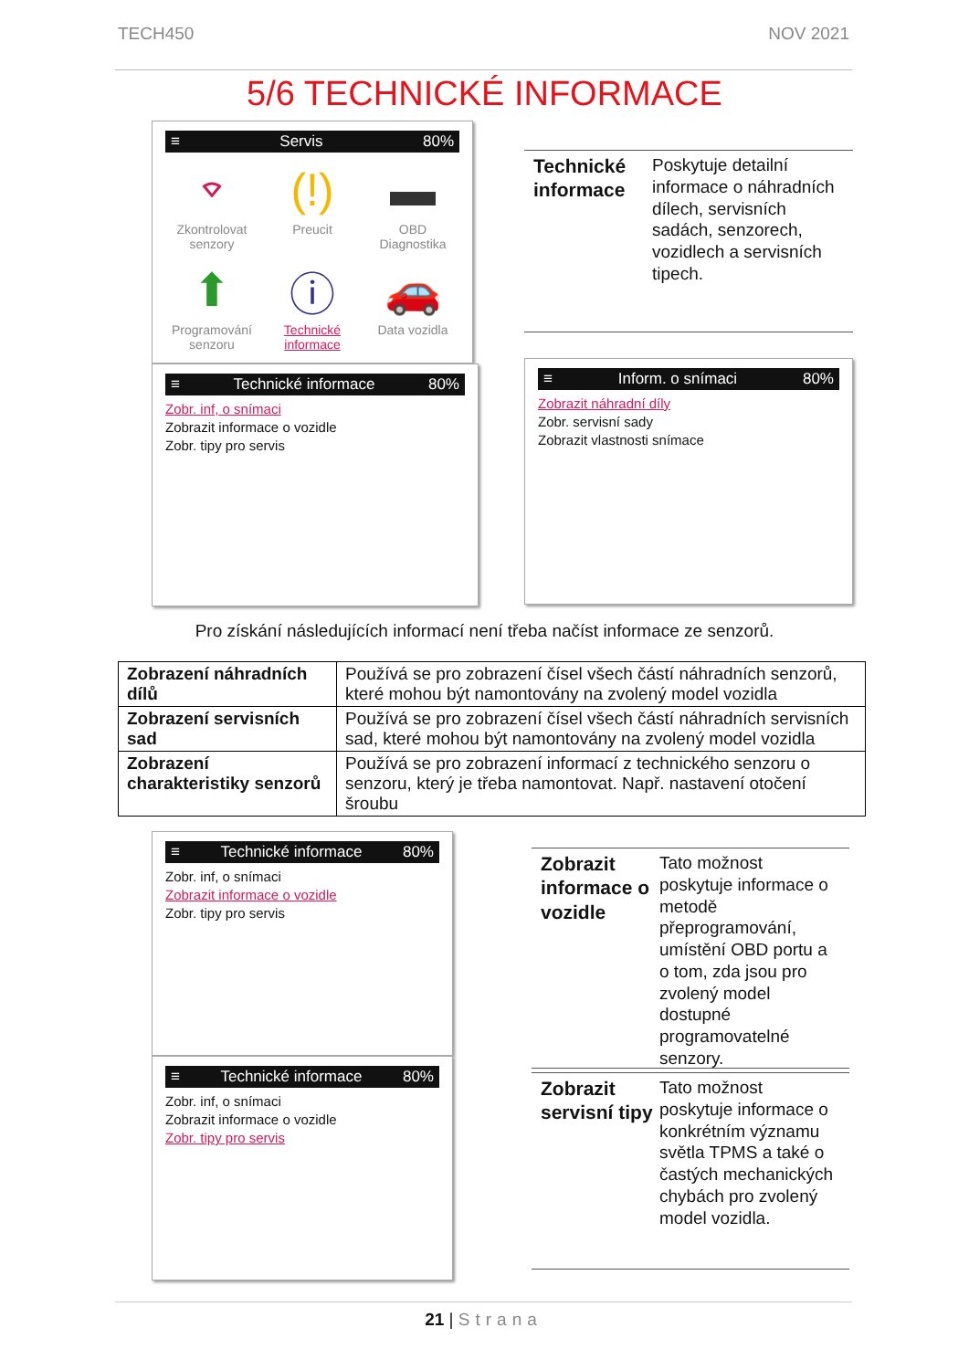TECH450 NOV 2021
5/6 TECHNICKÉ INFORMACE
≡ Servis 80%
⌔
Zkontrolovat senzory
(!)
Preucit
▬
OBD Diagnostika
⬆
Programování senzoru
ⓘ
Technické informace
🚗
Data vozidla
≡ Technické informace 80%
Zobr. inf, o snímaci
Zobrazit informace o vozidle
Zobr. tipy pro servis
Technické informace Poskytuje detailní informace o náhradních dílech, servisních sadách, senzorech, vozidlech a servisních tipech.
≡ Inform. o snímaci 80%
Zobrazit náhradní díly
Zobr. servisní sady
Zobrazit vlastnosti snímace
Pro získání následujících informací není třeba načíst informace ze senzorů.
| Zobrazení náhradních dílů | Používá se pro zobrazení čísel všech částí náhradních senzorů, které mohou být namontovány na zvolený model vozidla |
| Zobrazení servisních sad | Používá se pro zobrazení čísel všech částí náhradních servisních sad, které mohou být namontovány na zvolený model vozidla |
| Zobrazení charakteristiky senzorů | Používá se pro zobrazení informací z technického senzoru o senzoru, který je třeba namontovat. Např. nastavení otočení šroubu |
≡ Technické informace 80%
Zobr. inf, o snímaci
Zobrazit informace o vozidle
Zobr. tipy pro servis
≡ Technické informace 80%
Zobr. inf, o snímaci
Zobrazit informace o vozidle
Zobr. tipy pro servis
Zobrazit informace o vozidle Tato možnost poskytuje informace o metodě přeprogramování, umístění OBD portu a o tom, zda jsou pro zvolený model dostupné programovatelné senzory.
Zobrazit servisní tipy Tato možnost poskytuje informace o konkrétním významu světla TPMS a také o častých mechanických chybách pro zvolený model vozidla.
21 | Strana